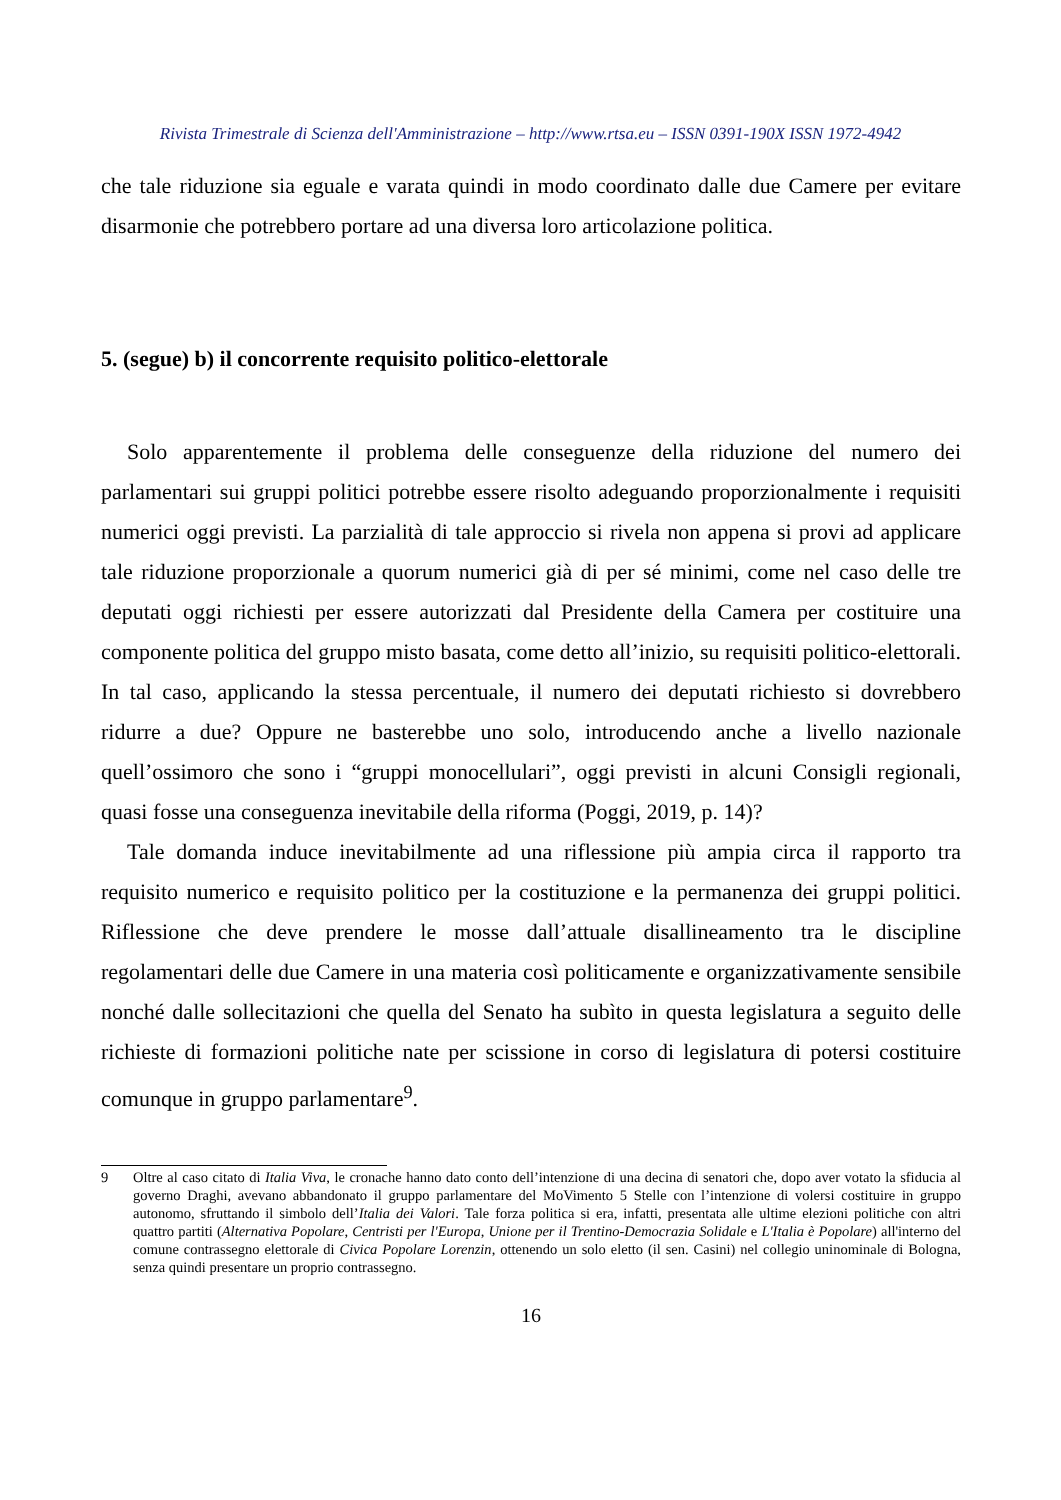Rivista Trimestrale di Scienza dell'Amministrazione – http://www.rtsa.eu – ISSN 0391-190X ISSN 1972-4942
che tale riduzione sia eguale e varata quindi in modo coordinato dalle due Camere per evitare disarmonie che potrebbero portare ad una diversa loro articolazione politica.
5. (segue) b) il concorrente requisito politico-elettorale
Solo apparentemente il problema delle conseguenze della riduzione del numero dei parlamentari sui gruppi politici potrebbe essere risolto adeguando proporzionalmente i requisiti numerici oggi previsti. La parzialità di tale approccio si rivela non appena si provi ad applicare tale riduzione proporzionale a quorum numerici già di per sé minimi, come nel caso delle tre deputati oggi richiesti per essere autorizzati dal Presidente della Camera per costituire una componente politica del gruppo misto basata, come detto all’inizio, su requisiti politico-elettorali. In tal caso, applicando la stessa percentuale, il numero dei deputati richiesto si dovrebbero ridurre a due? Oppure ne basterebbe uno solo, introducendo anche a livello nazionale quell’ossimoro che sono i “gruppi monocellulari”, oggi previsti in alcuni Consigli regionali, quasi fosse una conseguenza inevitabile della riforma (Poggi, 2019, p. 14)?
Tale domanda induce inevitabilmente ad una riflessione più ampia circa il rapporto tra requisito numerico e requisito politico per la costituzione e la permanenza dei gruppi politici. Riflessione che deve prendere le mosse dall’attuale disallineamento tra le discipline regolamentari delle due Camere in una materia così politicamente e organizzativamente sensibile nonché dalle sollecitazioni che quella del Senato ha subìto in questa legislatura a seguito delle richieste di formazioni politiche nate per scissione in corso di legislatura di potersi costituire comunque in gruppo parlamentare<sup>9</sup>.
9 Oltre al caso citato di Italia Viva, le cronache hanno dato conto dell’intenzione di una decina di senatori che, dopo aver votato la sfiducia al governo Draghi, avevano abbandonato il gruppo parlamentare del MoVimento 5 Stelle con l’intenzione di volersi costituire in gruppo autonomo, sfruttando il simbolo dell’Italia dei Valori. Tale forza politica si era, infatti, presentata alle ultime elezioni politiche con altri quattro partiti (Alternativa Popolare, Centristi per l'Europa, Unione per il Trentino-Democrazia Solidale e L'Italia è Popolare) all'interno del comune contrassegno elettorale di Civica Popolare Lorenzin, ottenendo un solo eletto (il sen. Casini) nel collegio uninominale di Bologna, senza quindi presentare un proprio contrassegno.
16